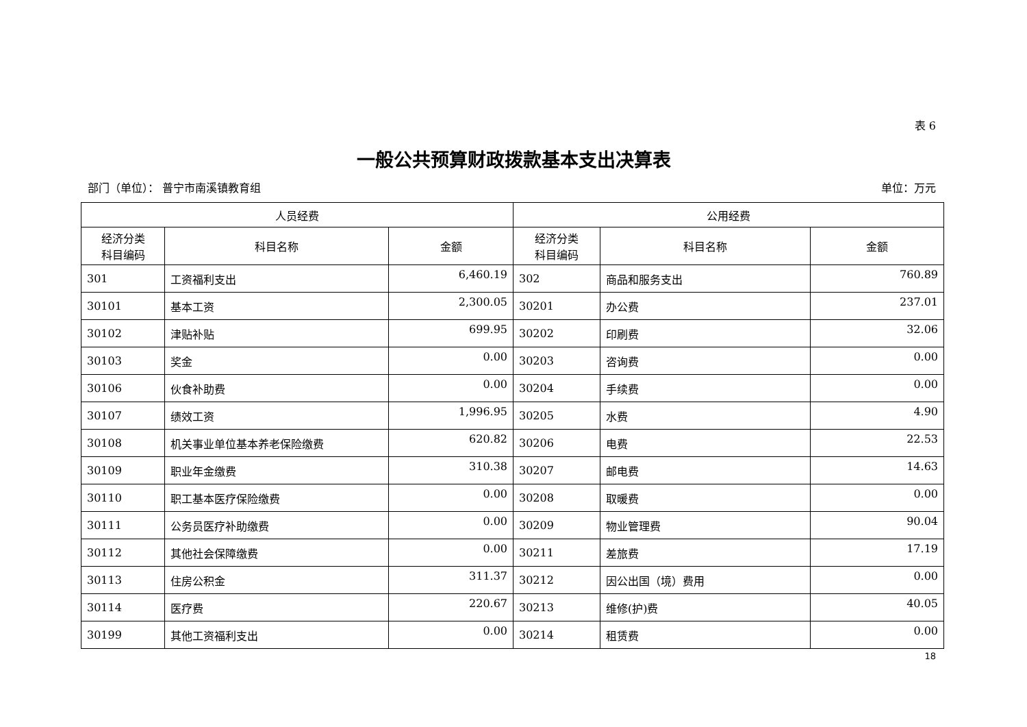表 6
一般公共预算财政拨款基本支出决算表
部门（单位）： 普宁市南溪镇教育组 单位：万元
| 人员经费 | | | 公用经费 | | |
| --- | --- | --- | --- | --- | --- |
| 经济分类 科目编码 | 科目名称 | 金额 | 经济分类 科目编码 | 科目名称 | 金额 |
| 301 | 工资福利支出 | 6,460.19 | 302 | 商品和服务支出 | 760.89 |
| 30101 | 基本工资 | 2,300.05 | 30201 | 办公费 | 237.01 |
| 30102 | 津贴补贴 | 699.95 | 30202 | 印刷费 | 32.06 |
| 30103 | 奖金 | 0.00 | 30203 | 咨询费 | 0.00 |
| 30106 | 伙食补助费 | 0.00 | 30204 | 手续费 | 0.00 |
| 30107 | 绩效工资 | 1,996.95 | 30205 | 水费 | 4.90 |
| 30108 | 机关事业单位基本养老保险缴费 | 620.82 | 30206 | 电费 | 22.53 |
| 30109 | 职业年金缴费 | 310.38 | 30207 | 邮电费 | 14.63 |
| 30110 | 职工基本医疗保险缴费 | 0.00 | 30208 | 取暖费 | 0.00 |
| 30111 | 公务员医疗补助缴费 | 0.00 | 30209 | 物业管理费 | 90.04 |
| 30112 | 其他社会保障缴费 | 0.00 | 30211 | 差旅费 | 17.19 |
| 30113 | 住房公积金 | 311.37 | 30212 | 因公出国（境）费用 | 0.00 |
| 30114 | 医疗费 | 220.67 | 30213 | 维修(护)费 | 40.05 |
| 30199 | 其他工资福利支出 | 0.00 | 30214 | 租赁费 | 0.00 |
18